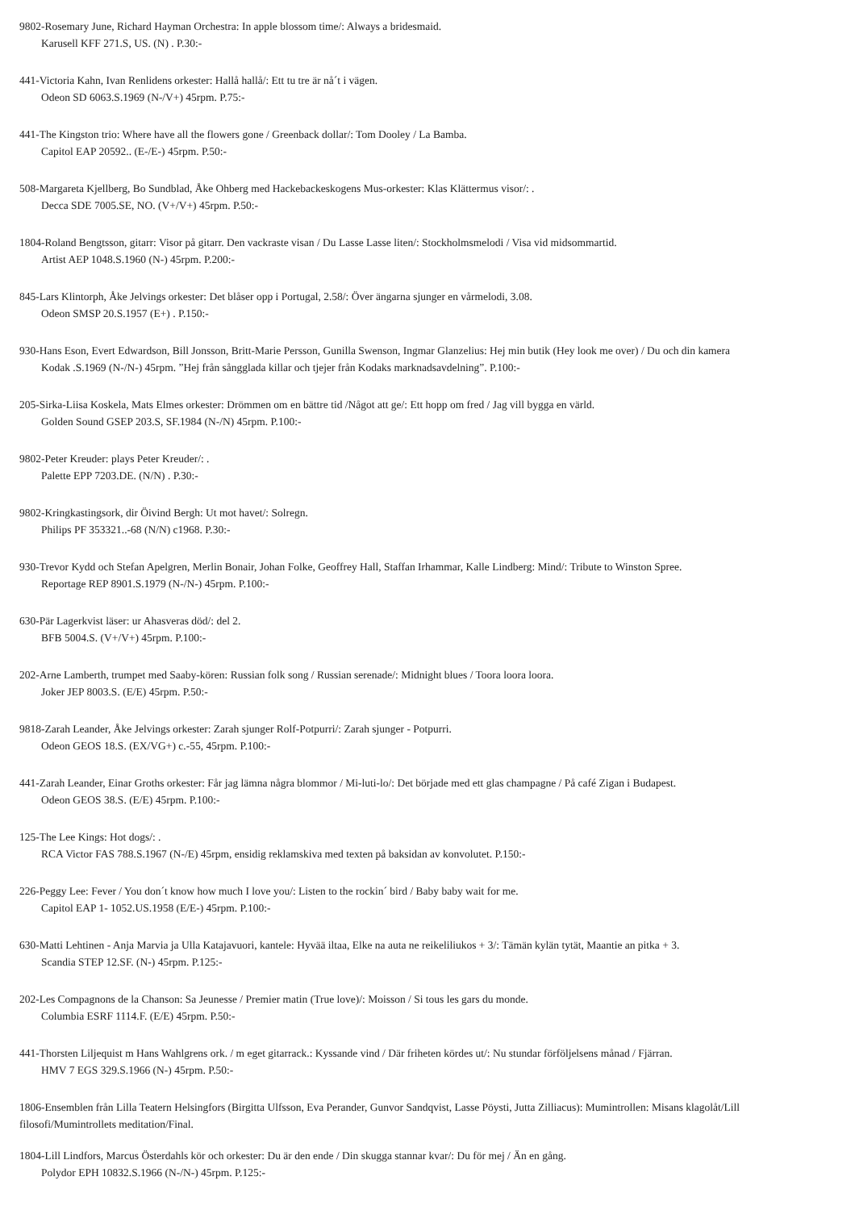9802-Rosemary June, Richard Hayman Orchestra: In apple blossom time/: Always a bridesmaid.
Karusell KFF 271.S, US. (N) . P.30:-
441-Victoria Kahn, Ivan Renlidens orkester: Hallå hallå/: Ett tu tre är nå´t i vägen.
Odeon SD 6063.S.1969 (N-/V+) 45rpm. P.75:-
441-The Kingston trio: Where have all the flowers gone / Greenback dollar/: Tom Dooley / La Bamba.
Capitol EAP 20592.. (E-/E-) 45rpm. P.50:-
508-Margareta Kjellberg, Bo Sundblad, Åke Ohberg med Hackebackeskogens Mus-orkester: Klas Klättermus visor/: .
Decca SDE 7005.SE, NO. (V+/V+) 45rpm. P.50:-
1804-Roland Bengtsson, gitarr: Visor på gitarr. Den vackraste visan / Du Lasse Lasse liten/: Stockholmsmelodi / Visa vid midsommartid.
Artist AEP 1048.S.1960 (N-) 45rpm. P.200:-
845-Lars Klintorph, Åke Jelvings orkester: Det blåser opp i Portugal, 2.58/: Över ängarna sjunger en vårmelodi, 3.08.
Odeon SMSP 20.S.1957 (E+) . P.150:-
930-Hans Eson, Evert Edwardson, Bill Jonsson, Britt-Marie Persson, Gunilla Swenson, Ingmar Glanzelius: Hej min butik (Hey look me over) / Du och din kamera
Kodak .S.1969 (N-/N-) 45rpm. ”Hej från sångglada killar och tjejer från Kodaks marknadsavdelning”. P.100:-
205-Sirka-Liisa Koskela, Mats Elmes orkester: Drömmen om en bättre tid /Något att ge/: Ett hopp om fred / Jag vill bygga en värld.
Golden Sound GSEP 203.S, SF.1984 (N-/N) 45rpm. P.100:-
9802-Peter Kreuder: plays Peter Kreuder/: .
Palette EPP 7203.DE. (N/N) . P.30:-
9802-Kringkastingsork, dir Öivind Bergh: Ut mot havet/: Solregn.
Philips PF 353321..-68 (N/N) c1968. P.30:-
930-Trevor Kydd och Stefan Apelgren, Merlin Bonair, Johan Folke, Geoffrey Hall, Staffan Irhammar, Kalle Lindberg: Mind/: Tribute to Winston Spree.
Reportage REP 8901.S.1979 (N-/N-) 45rpm. P.100:-
630-Pär Lagerkvist läser: ur Ahasveras död/: del 2.
BFB 5004.S. (V+/V+) 45rpm. P.100:-
202-Arne Lamberth, trumpet med Saaby-kören: Russian folk song / Russian serenade/: Midnight blues / Toora loora loora.
Joker JEP 8003.S. (E/E) 45rpm. P.50:-
9818-Zarah Leander, Åke Jelvings orkester: Zarah sjunger Rolf-Potpurri/: Zarah sjunger - Potpurri.
Odeon GEOS 18.S. (EX/VG+) c.-55, 45rpm. P.100:-
441-Zarah Leander, Einar Groths orkester: Får jag lämna några blommor / Mi-luti-lo/: Det började med ett glas champagne / På café Zigan i Budapest.
Odeon GEOS 38.S. (E/E) 45rpm. P.100:-
125-The Lee Kings: Hot dogs/: .
RCA Victor FAS 788.S.1967 (N-/E) 45rpm, ensidig reklamskiva med texten på baksidan av konvolutet. P.150:-
226-Peggy Lee: Fever / You don´t know how much I love you/: Listen to the rockin´ bird / Baby baby wait for me.
Capitol EAP 1- 1052.US.1958 (E/E-) 45rpm. P.100:-
630-Matti Lehtinen - Anja Marvia ja Ulla Katajavuori, kantele: Hyvää iltaa, Elke na auta ne reikeliliukos + 3/: Tämän kylän tytät, Maantie an pitka + 3.
Scandia STEP 12.SF. (N-) 45rpm. P.125:-
202-Les Compagnons de la Chanson: Sa Jeunesse / Premier matin (True love)/: Moisson / Si tous les gars du monde.
Columbia ESRF 1114.F. (E/E) 45rpm. P.50:-
441-Thorsten Liljequist m Hans Wahlgrens ork. / m eget gitarrack.: Kyssande vind / Där friheten kördes ut/: Nu stundar förföljelsens månad / Fjärran.
HMV 7 EGS 329.S.1966 (N-) 45rpm. P.50:-
1806-Ensemblen från Lilla Teatern Helsingfors (Birgitta Ulfsson, Eva Perander, Gunvor Sandqvist, Lasse Pöysti, Jutta Zilliacus): Mumintrollen: Misans klagolåt/Lill
filosofi/Mumintrollets meditation/Final.
1804-Lill Lindfors, Marcus Österdahls kör och orkester: Du är den ende / Din skugga stannar kvar/: Du för mej / Än en gång.
Polydor EPH 10832.S.1966 (N-/N-) 45rpm. P.125:-